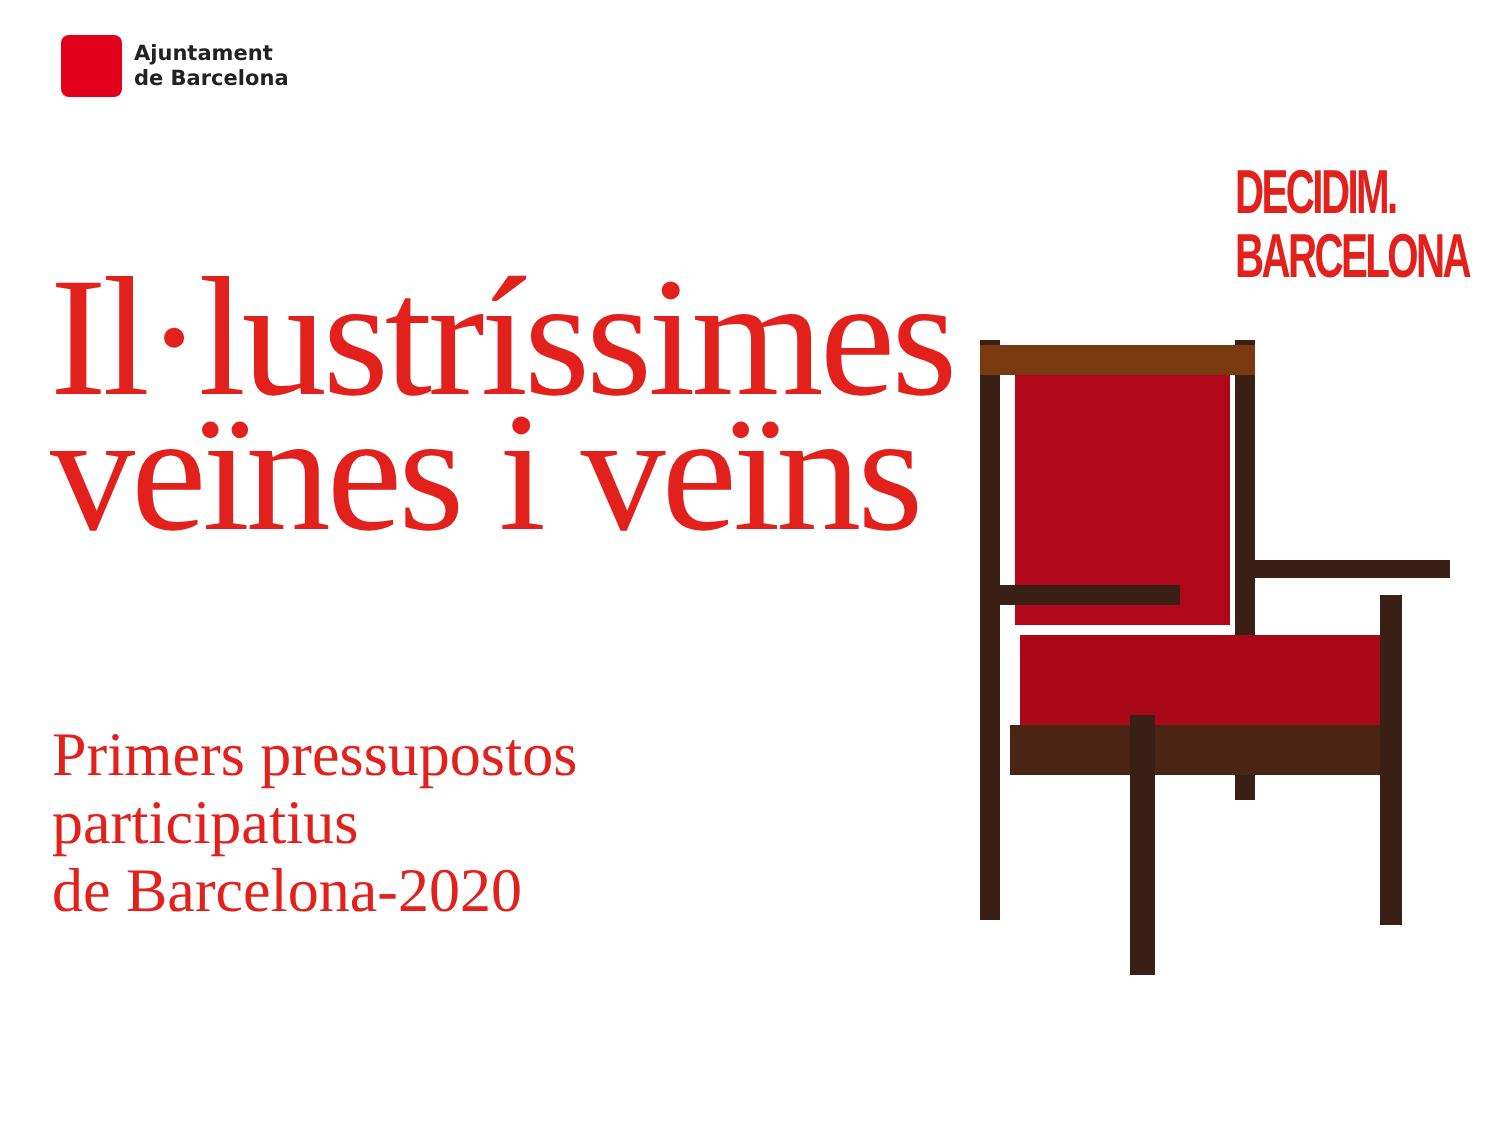Ajuntament
de Barcelona
DECIDIM.
BARCELONA
Il·lustríssimes
veïnes i veïns
Primers pressupostos
participatius
de Barcelona-2020